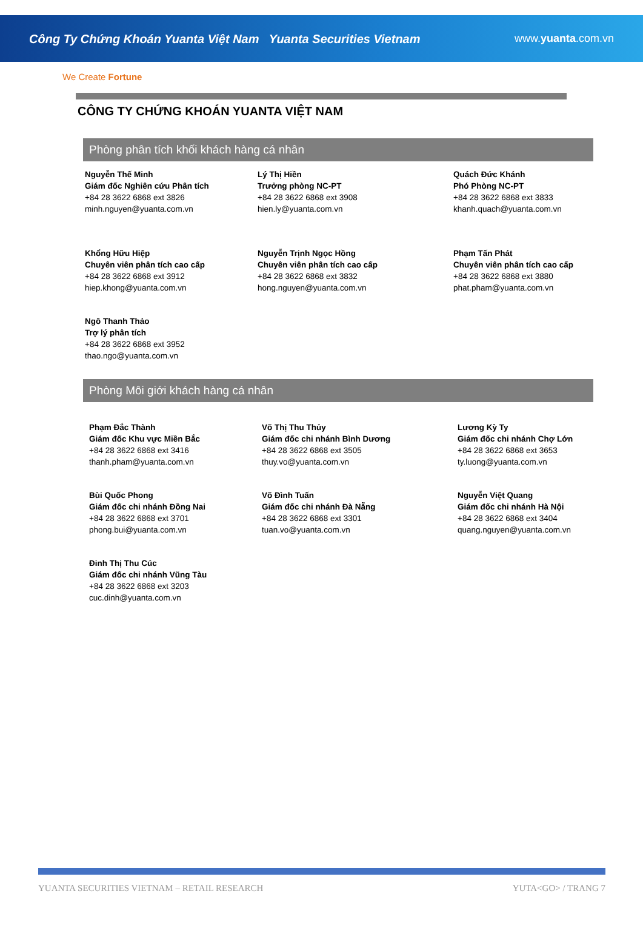Công Ty Chứng Khoán Yuanta Việt Nam Yuanta Securities Vietnam
www.yuanta.com.vn
We Create Fortune
CÔNG TY CHỨNG KHOÁN YUANTA VIỆT NAM
Phòng phân tích khối khách hàng cá nhân
Nguyễn Thế Minh
Giám đốc Nghiên cứu Phân tích
+84 28 3622 6868 ext 3826
minh.nguyen@yuanta.com.vn
Lý Thị Hiền
Trưởng phòng NC-PT
+84 28 3622 6868 ext 3908
hien.ly@yuanta.com.vn
Quách Đức Khánh
Phó Phòng NC-PT
+84 28 3622 6868 ext 3833
khanh.quach@yuanta.com.vn
Khổng Hữu Hiệp
Chuyên viên phân tích cao cấp
+84 28 3622 6868 ext 3912
hiep.khong@yuanta.com.vn
Nguyễn Trịnh Ngọc Hồng
Chuyên viên phân tích cao cấp
+84 28 3622 6868 ext 3832
hong.nguyen@yuanta.com.vn
Phạm Tấn Phát
Chuyên viên phân tích cao cấp
+84 28 3622 6868 ext 3880
phat.pham@yuanta.com.vn
Ngô Thanh Thảo
Trợ lý phân tích
+84 28 3622 6868 ext 3952
thao.ngo@yuanta.com.vn
Phòng Môi giới khách hàng cá nhân
Phạm Đắc Thành
Giám đốc Khu vực Miền Bắc
+84 28 3622 6868 ext 3416
thanh.pham@yuanta.com.vn
Võ Thị Thu Thủy
Giám đốc chi nhánh Bình Dương
+84 28 3622 6868 ext 3505
thuy.vo@yuanta.com.vn
Lương Kỳ Ty
Giám đốc chi nhánh Chợ Lớn
+84 28 3622 6868 ext 3653
ty.luong@yuanta.com.vn
Bùi Quốc Phong
Giám đốc chi nhánh Đồng Nai
+84 28 3622 6868 ext 3701
phong.bui@yuanta.com.vn
Võ Đình Tuấn
Giám đốc chi nhánh Đà Nẵng
+84 28 3622 6868 ext 3301
tuan.vo@yuanta.com.vn
Nguyễn Việt Quang
Giám đốc chi nhánh Hà Nội
+84 28 3622 6868 ext 3404
quang.nguyen@yuanta.com.vn
Đinh Thị Thu Cúc
Giám đốc chi nhánh Vũng Tàu
+84 28 3622 6868 ext 3203
cuc.dinh@yuanta.com.vn
YUANTA SECURITIES VIETNAM – RETAIL RESEARCH YUTA<GO> / TRANG 7